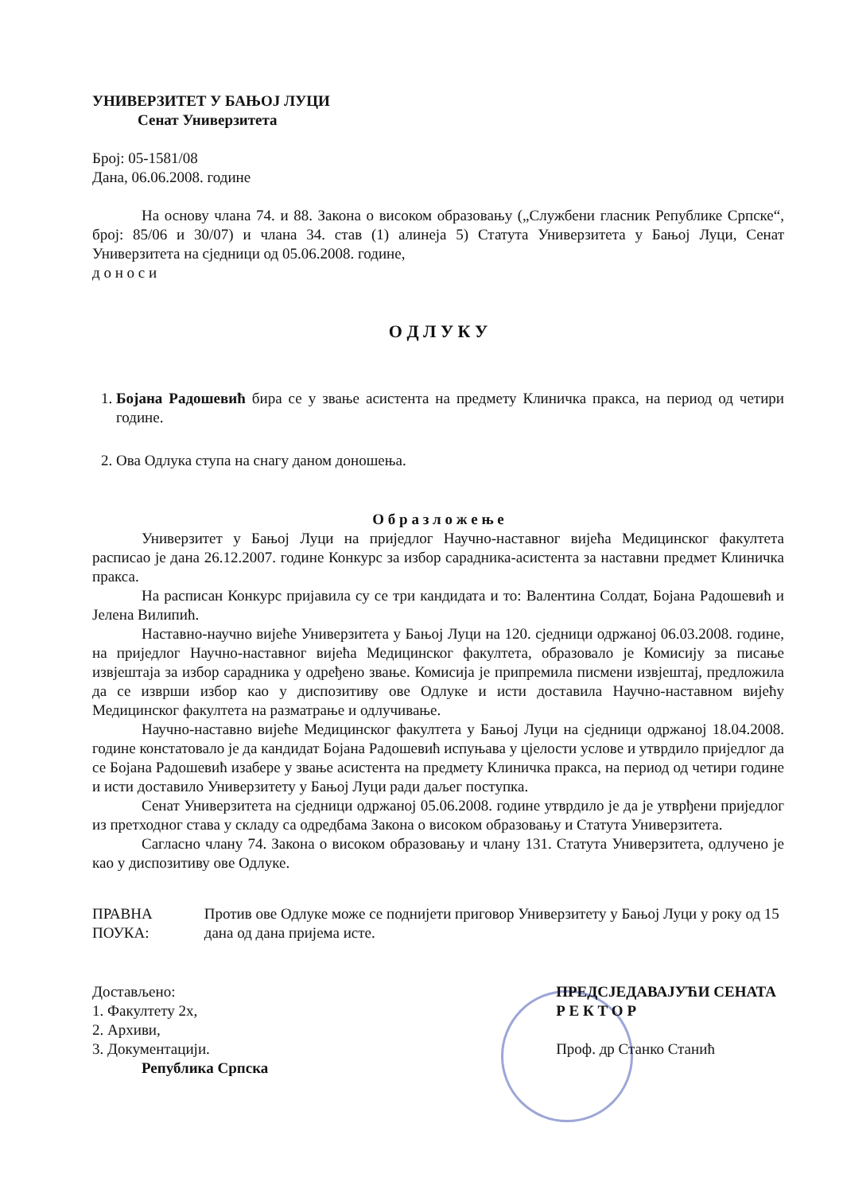УНИВЕРЗИТЕТ У БАЊОЈ ЛУЦИ
Сенат Универзитета
Број: 05-1581/08
Дана, 06.06.2008. године
На основу члана 74. и 88. Закона о високом образовању („Службени гласник Републике Српске“, број: 85/06 и 30/07) и члана 34. став (1) алинеја 5) Статута Универзитета у Бањој Луци, Сенат Универзитета на сједници од 05.06.2008. године,
д о н о с и
О Д Л У К У
1. Бојана Радошевић бира се у звање асистента на предмету Клиничка пракса, на период од четири године.
2. Ова Одлука ступа на снагу даном доношења.
О б р а з л о ж е њ е
Универзитет у Бањој Луци на приједлог Научно-наставног вијећа Медицинског факултета расписао је дана 26.12.2007. године Конкурс за избор сарадника-асистента за наставни предмет Клиничка пракса.
На расписан Конкурс пријавила су се три кандидата и то: Валентина Солдат, Бојана Радошевић и Јелена Вилипић.
Наставно-научно вијеће Универзитета у Бањој Луци на 120. сједници одржаној 06.03.2008. године, на приједлог Научно-наставног вијећа Медицинског факултета, образовало је Комисију за писање извјештаја за избор сарадника у одређено звање. Комисија је припремила писмени извјештај, предложила да се изврши избор као у диспозитиву ове Одлуке и исти доставила Научно-наставном вијећу Медицинског факултета на разматрање и одлучивање.
Научно-наставно вијеће Медицинског факултета у Бањој Луци на сједници одржаној 18.04.2008. године констатовало је да кандидат Бојана Радошевић испуњава у цјелости услове и утврдило приједлог да се Бојана Радошевић изабере у звање асистента на предмету Клиничка пракса, на период од четири године и исти доставило Универзитету у Бањој Луци ради даљег поступка.
Сенат Универзитета на сједници одржаној 05.06.2008. године утврдило је да је утврђени приједлог из претходног става у складу са одредбама Закона о високом образовању и Статута Универзитета.
Сагласно члану 74. Закона о високом образовању и члану 131. Статута Универзитета, одлучено је као у диспозитиву ове Одлуке.
ПРАВНА ПОУКА: Против ове Одлуке може се поднијети приговор Универзитету у Бањој Луци у року од 15 дана од дана пријема исте.
Достављено:
1. Факултету 2х,
2. Архиви,
3. Документацији.
Република Српска
ПРЕДСЈЕДАВАЈУЋИ СЕНАТА
Р Е К Т О Р
Проф. др Станко Станић